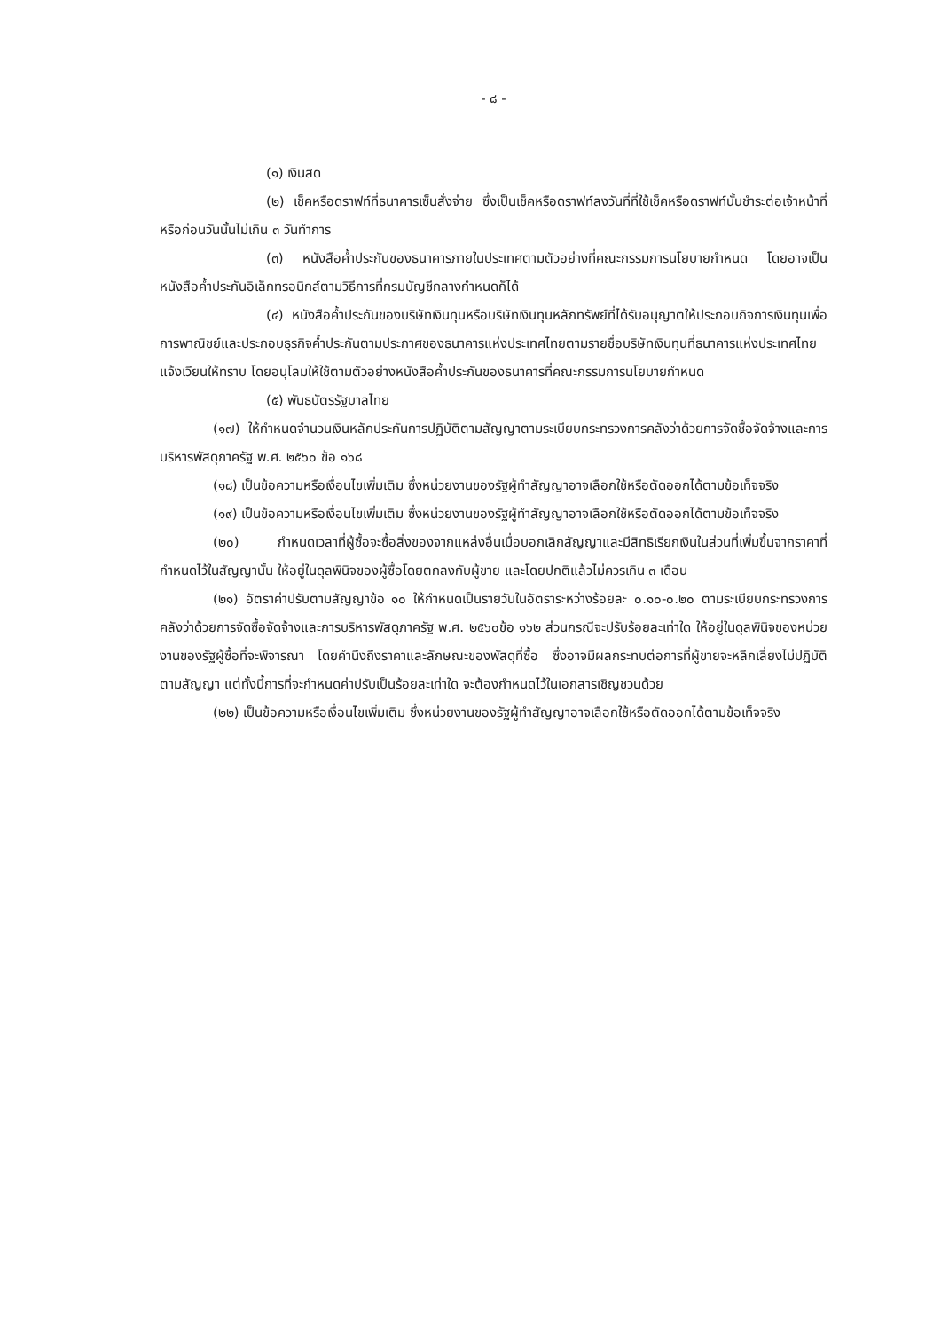- ๘ -
(๑) เงินสด
(๒) เช็คหรือดราฟท์ที่ธนาคารเซ็นสั่งจ่าย ซึ่งเป็นเช็คหรือดราฟท์ลงวันที่ที่ใช้เช็คหรือดราฟท์นั้นชำระต่อเจ้าหน้าที่ หรือก่อนวันนั้นไม่เกิน ๓ วันทำการ
(๓) หนังสือค้ำประกันของธนาคารภายในประเทศตามตัวอย่างที่คณะกรรมการนโยบายกำหนด โดยอาจเป็นหนังสือค้ำประกันอิเล็กทรอนิกส์ตามวิธีการที่กรมบัญชีกลางกำหนดก็ได้
(๔) หนังสือค้ำประกันของบริษัทเงินทุนหรือบริษัทเงินทุนหลักทรัพย์ที่ได้รับอนุญาตให้ประกอบกิจการเงินทุนเพื่อการพาณิชย์และประกอบธุรกิจค้ำประกันตามประกาศของธนาคารแห่งประเทศไทยตามรายชื่อบริษัทเงินทุนที่ธนาคารแห่งประเทศไทยแจ้งเวียนให้ทราบ โดยอนุโลมให้ใช้ตามตัวอย่างหนังสือค้ำประกันของธนาคารที่คณะกรรมการนโยบายกำหนด
(๕) พันธบัตรรัฐบาลไทย
(๑๗) ให้กำหนดจำนวนเงินหลักประกันการปฏิบัติตามสัญญาตามระเบียบกระทรวงการคลังว่าด้วยการจัดซื้อจัดจ้างและการบริหารพัสดุภาครัฐ พ.ศ. ๒๕๖๐ ข้อ ๑๖๘
(๑๘) เป็นข้อความหรือเงื่อนไขเพิ่มเติม ซึ่งหน่วยงานของรัฐผู้ทำสัญญาอาจเลือกใช้หรือตัดออกได้ตามข้อเท็จจริง
(๑๙) เป็นข้อความหรือเงื่อนไขเพิ่มเติม ซึ่งหน่วยงานของรัฐผู้ทำสัญญาอาจเลือกใช้หรือตัดออกได้ตามข้อเท็จจริง
(๒๐) กำหนดเวลาที่ผู้ซื้อจะซื้อสิ่งของจากแหล่งอื่นเมื่อบอกเลิกสัญญาและมีสิทธิเรียกเงินในส่วนที่เพิ่มขึ้นจากราคาที่กำหนดไว้ในสัญญานั้น ให้อยู่ในดุลพินิจของผู้ซื้อโดยตกลงกับผู้ขาย และโดยปกติแล้วไม่ควรเกิน ๓ เดือน
(๒๑) อัตราค่าปรับตามสัญญาข้อ ๑๐ ให้กำหนดเป็นรายวันในอัตราระหว่างร้อยละ ๐.๑๐-๐.๒๐ ตามระเบียบกระทรวงการคลังว่าด้วยการจัดซื้อจัดจ้างและการบริหารพัสดุภาครัฐ พ.ศ. ๒๕๖๐ข้อ ๑๖๒ ส่วนกรณีจะปรับร้อยละเท่าใด ให้อยู่ในดุลพินิจของหน่วยงานของรัฐผู้ซื้อที่จะพิจารณา โดยคำนึงถึงราคาและลักษณะของพัสดุที่ซื้อ ซึ่งอาจมีผลกระทบต่อการที่ผู้ขายจะหลีกเลี่ยงไม่ปฏิบัติตามสัญญา แต่ทั้งนี้การที่จะกำหนดค่าปรับเป็นร้อยละเท่าใด จะต้องกำหนดไว้ในเอกสารเชิญชวนด้วย
(๒๒) เป็นข้อความหรือเงื่อนไขเพิ่มเติม ซึ่งหน่วยงานของรัฐผู้ทำสัญญาอาจเลือกใช้หรือตัดออกได้ตามข้อเท็จจริง